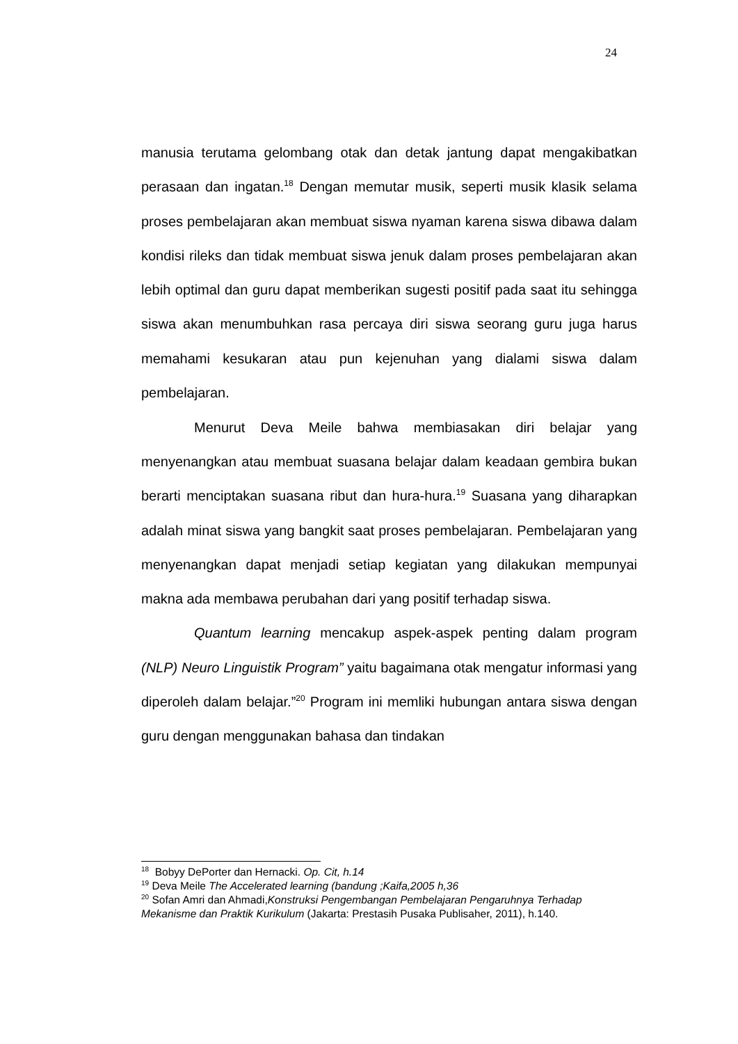24
manusia terutama gelombang otak dan detak jantung dapat mengakibatkan perasaan dan ingatan.<sup>18</sup> Dengan memutar musik, seperti musik klasik selama proses pembelajaran akan membuat siswa nyaman karena siswa dibawa dalam kondisi rileks dan tidak membuat siswa jenuk dalam proses pembelajaran akan lebih optimal dan guru dapat memberikan sugesti positif pada saat itu sehingga siswa akan menumbuhkan rasa percaya diri siswa seorang guru juga harus memahami kesukaran atau pun kejenuhan yang dialami siswa dalam pembelajaran.
Menurut Deva Meile bahwa membiasakan diri belajar yang menyenangkan atau membuat suasana belajar dalam keadaan gembira bukan berarti menciptakan suasana ribut dan hura-hura.<sup>19</sup> Suasana yang diharapkan adalah minat siswa yang bangkit saat proses pembelajaran. Pembelajaran yang menyenangkan dapat menjadi setiap kegiatan yang dilakukan mempunyai makna ada membawa perubahan dari yang positif terhadap siswa.
Quantum learning mencakup aspek-aspek penting dalam program (NLP) Neuro Linguistik Program” yaitu bagaimana otak mengatur informasi yang diperoleh dalam belajar.”<sup>20</sup> Program ini memliki hubungan antara siswa dengan guru dengan menggunakan bahasa dan tindakan
<sup>18</sup> Bobyy DePorter dan Hernacki. Op. Cit, h.14
<sup>19</sup> Deva Meile The Accelerated learning (bandung ;Kaifa,2005 h,36
<sup>20</sup> Sofan Amri dan Ahmadi,Konstruksi Pengembangan Pembelajaran Pengaruhnya Terhadap Mekanisme dan Praktik Kurikulum (Jakarta: Prestasih Pusaka Publisaher, 2011), h.140.